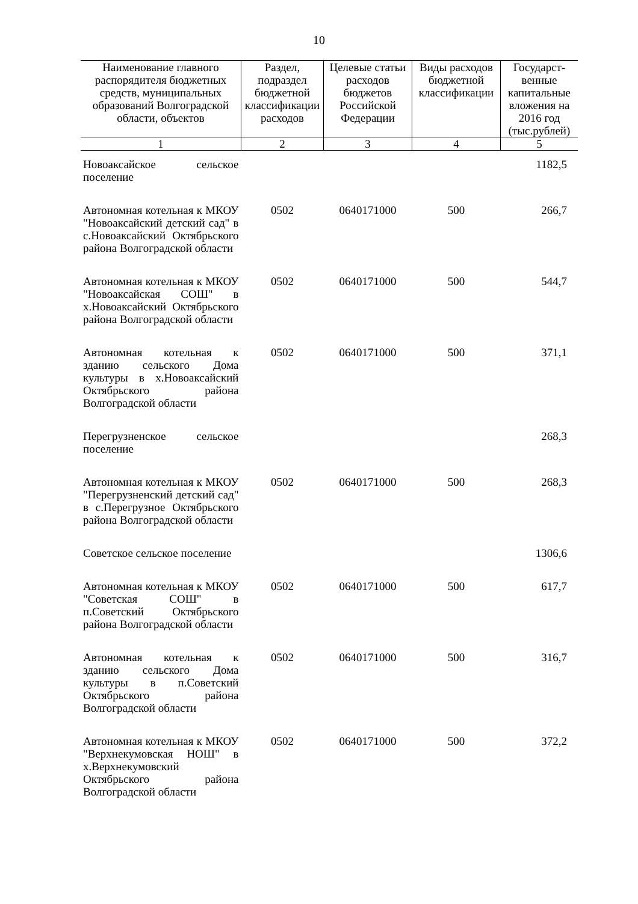10
| Наименование главного распорядителя бюджетных средств, муниципальных образований Волгоградской области, объектов | Раздел, подраздел бюджетной классификации расходов | Целевые статьи расходов бюджетов Российской Федерации | Виды расходов бюджетной классификации | Государст-венные капитальные вложения на 2016 год (тыс.рублей) |
| --- | --- | --- | --- | --- |
| 1 | 2 | 3 | 4 | 5 |
| Новоаксайское сельское поселение | | | | 1182,5 |
| Автономная котельная к МКОУ "Новоаксайский детский сад" в с.Новоаксайский Октябрьского района Волгоградской области | 0502 | 0640171000 | 500 | 266,7 |
| Автономная котельная к МКОУ "Новоаксайская СОШ" в х.Новоаксайский Октябрьского района Волгоградской области | 0502 | 0640171000 | 500 | 544,7 |
| Автономная котельная к зданию сельского Дома культуры в х.Новоаксайский Октябрьского района Волгоградской области | 0502 | 0640171000 | 500 | 371,1 |
| Перегрузненское сельское поселение | | | | 268,3 |
| Автономная котельная к МКОУ "Перегрузненский детский сад" в с.Перегрузное Октябрьского района Волгоградской области | 0502 | 0640171000 | 500 | 268,3 |
| Советское сельское поселение | | | | 1306,6 |
| Автономная котельная к МКОУ "Советская СОШ" в п.Советский Октябрьского района Волгоградской области | 0502 | 0640171000 | 500 | 617,7 |
| Автономная котельная к зданию сельского Дома культуры в п.Советский Октябрьского района Волгоградской области | 0502 | 0640171000 | 500 | 316,7 |
| Автономная котельная к МКОУ "Верхнекумовская НОШ" в х.Верхнекумовский Октябрьского района Волгоградской области | 0502 | 0640171000 | 500 | 372,2 |